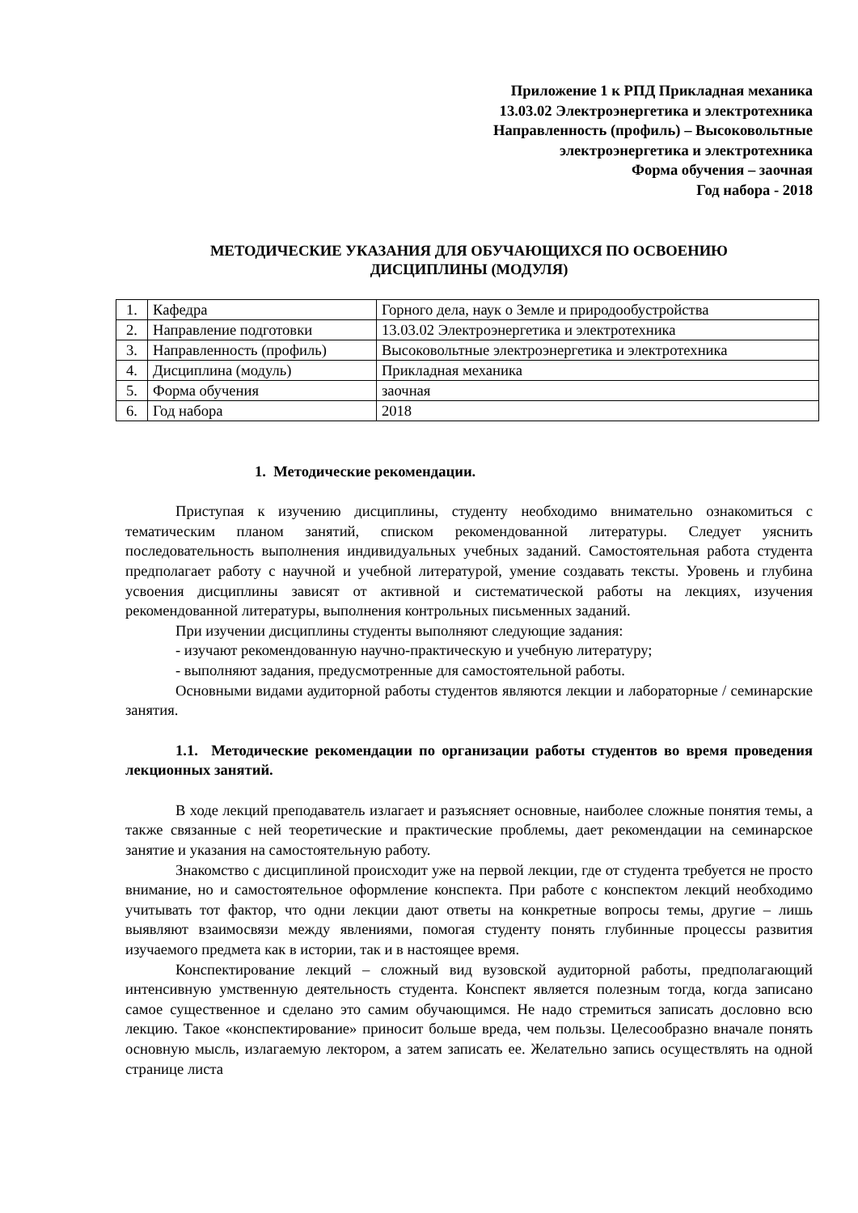Приложение 1 к РПД Прикладная механика
13.03.02 Электроэнергетика и электротехника
Направленность (профиль) – Высоковольтные
электроэнергетика и электротехника
Форма обучения – заочная
Год набора - 2018
МЕТОДИЧЕСКИЕ УКАЗАНИЯ ДЛЯ ОБУЧАЮЩИХСЯ ПО ОСВОЕНИЮ
ДИСЦИПЛИНЫ (МОДУЛЯ)
| 1. | Кафедра | Горного дела, наук о Земле и природообустройства |
| 2. | Направление подготовки | 13.03.02 Электроэнергетика и электротехника |
| 3. | Направленность (профиль) | Высоковольтные электроэнергетика и электротехника |
| 4. | Дисциплина (модуль) | Прикладная механика |
| 5. | Форма обучения | заочная |
| 6. | Год набора | 2018 |
1. Методические рекомендации.
Приступая к изучению дисциплины, студенту необходимо внимательно ознакомиться с тематическим планом занятий, списком рекомендованной литературы. Следует уяснить последовательность выполнения индивидуальных учебных заданий. Самостоятельная работа студента предполагает работу с научной и учебной литературой, умение создавать тексты. Уровень и глубина усвоения дисциплины зависят от активной и систематической работы на лекциях, изучения рекомендованной литературы, выполнения контрольных письменных заданий.
При изучении дисциплины студенты выполняют следующие задания:
- изучают рекомендованную научно-практическую и учебную литературу;
- выполняют задания, предусмотренные для самостоятельной работы.
Основными видами аудиторной работы студентов являются лекции и лабораторные / семинарские занятия.
1.1. Методические рекомендации по организации работы студентов во время проведения лекционных занятий.
В ходе лекций преподаватель излагает и разъясняет основные, наиболее сложные понятия темы, а также связанные с ней теоретические и практические проблемы, дает рекомендации на семинарское занятие и указания на самостоятельную работу.
Знакомство с дисциплиной происходит уже на первой лекции, где от студента требуется не просто внимание, но и самостоятельное оформление конспекта. При работе с конспектом лекций необходимо учитывать тот фактор, что одни лекции дают ответы на конкретные вопросы темы, другие – лишь выявляют взаимосвязи между явлениями, помогая студенту понять глубинные процессы развития изучаемого предмета как в истории, так и в настоящее время.
Конспектирование лекций – сложный вид вузовской аудиторной работы, предполагающий интенсивную умственную деятельность студента. Конспект является полезным тогда, когда записано самое существенное и сделано это самим обучающимся. Не надо стремиться записать дословно всю лекцию. Такое «конспектирование» приносит больше вреда, чем пользы. Целесообразно вначале понять основную мысль, излагаемую лектором, а затем записать ее. Желательно запись осуществлять на одной странице листа